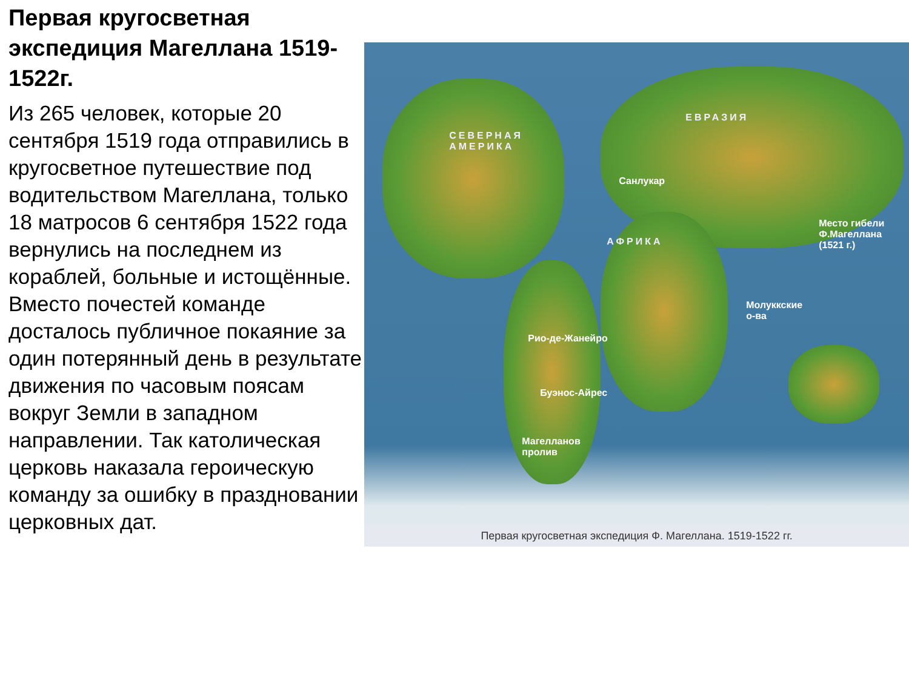Первая кругосветная экспедиция Магеллана 1519-1522г.
Из 265 человек, которые 20 сентября 1519 года отправились в кругосветное путешествие под водительством Магеллана, только 18 матросов 6 сентября 1522 года вернулись на последнем из кораблей, больные и истощённые. Вместо почестей команде досталось публичное покаяние за один потерянный день в результате движения по часовым поясам вокруг Земли в западном направлении. Так католическая церковь наказала героическую команду за ошибку в праздновании церковных дат.
СЕВЕРНАЯ
АМЕРИКА
ЕВРАЗИЯ
АФРИКА
Санлукар
Место гибели
Ф.Магеллана (1521 г.)
Молуккские
о-ва
Рио-де-Жанейро
Буэнос-Айрес
Магелланов
пролив
Первая кругосветная экспедиция Ф. Магеллана. 1519-1522 гг.